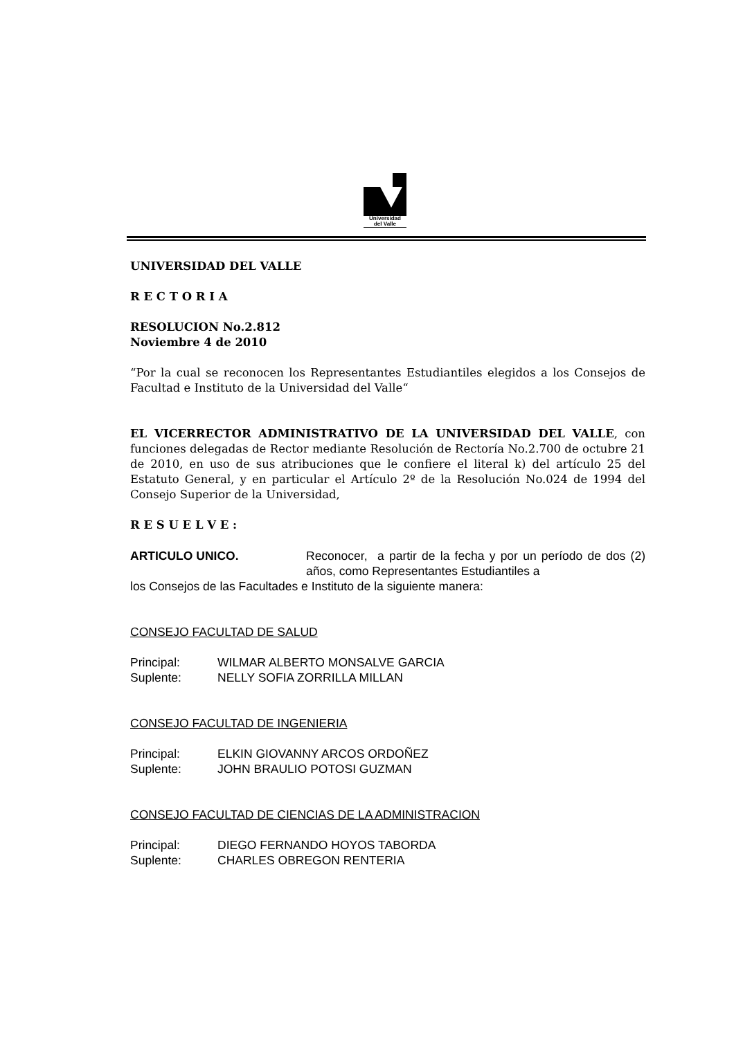Universidad
del Valle
UNIVERSIDAD DEL VALLE
R E C T O R I A
RESOLUCION No.2.812
Noviembre 4 de 2010
“Por la cual se reconocen los Representantes Estudiantiles elegidos a los Consejos de Facultad e Instituto de la Universidad del Valle“
EL VICERRECTOR ADMINISTRATIVO DE LA UNIVERSIDAD DEL VALLE, con funciones delegadas de Rector mediante Resolución de Rectoría No.2.700 de octubre 21 de 2010, en uso de sus atribuciones que le confiere el literal k) del artículo 25 del Estatuto General, y en particular el Artículo 2º de la Resolución No.024 de 1994 del Consejo Superior de la Universidad,
R E S U E L V E :
ARTICULO UNICO. Reconocer, a partir de la fecha y por un período de dos (2) años, como Representantes Estudiantiles a
los Consejos de las Facultades e Instituto de la siguiente manera:
CONSEJO FACULTAD DE SALUD
| Principal: | WILMAR ALBERTO MONSALVE GARCIA |
| Suplente: | NELLY SOFIA ZORRILLA MILLAN |
CONSEJO FACULTAD DE INGENIERIA
| Principal: | ELKIN GIOVANNY ARCOS ORDOÑEZ |
| Suplente: | JOHN BRAULIO POTOSI GUZMAN |
CONSEJO FACULTAD DE CIENCIAS DE LA ADMINISTRACION
| Principal: | DIEGO FERNANDO HOYOS TABORDA |
| Suplente: | CHARLES OBREGON RENTERIA |